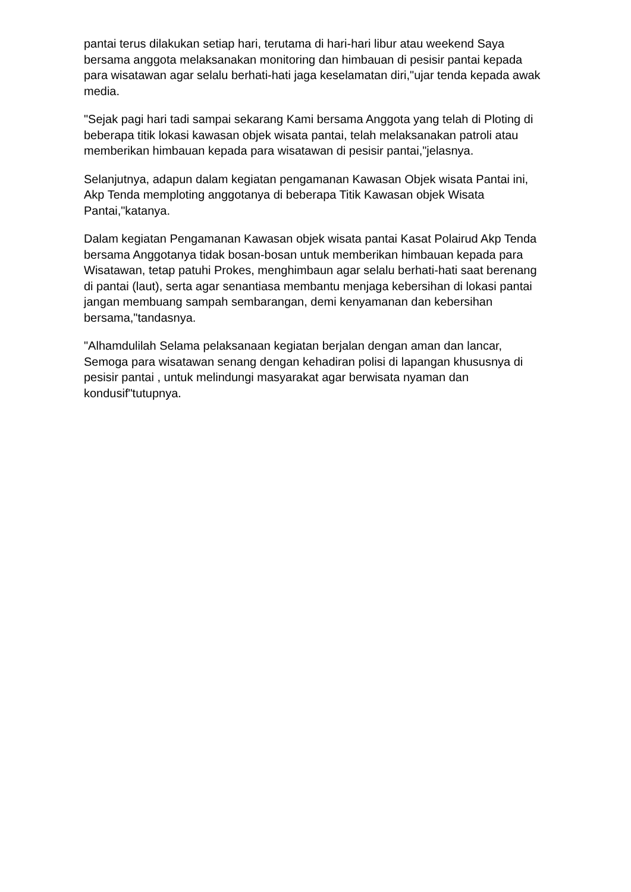pantai terus dilakukan setiap hari, terutama di hari-hari libur atau weekend Saya bersama anggota melaksanakan monitoring dan himbauan di pesisir pantai kepada para wisatawan agar selalu berhati-hati jaga keselamatan diri,"ujar tenda kepada awak media.
"Sejak pagi hari tadi sampai sekarang Kami bersama Anggota yang telah di Ploting di beberapa titik lokasi kawasan objek wisata pantai, telah melaksanakan patroli atau memberikan himbauan kepada para wisatawan di pesisir pantai,"jelasnya.
Selanjutnya, adapun dalam kegiatan pengamanan Kawasan Objek wisata Pantai ini, Akp Tenda memploting anggotanya di beberapa Titik Kawasan objek Wisata Pantai,"katanya.
Dalam kegiatan Pengamanan Kawasan objek wisata pantai Kasat Polairud Akp Tenda bersama Anggotanya tidak bosan-bosan untuk memberikan himbauan kepada para Wisatawan, tetap patuhi Prokes, menghimbaun agar selalu berhati-hati saat berenang di pantai (laut), serta agar senantiasa membantu menjaga kebersihan di lokasi pantai jangan membuang sampah sembarangan, demi kenyamanan dan kebersihan bersama,"tandasnya.
"Alhamdulilah Selama pelaksanaan kegiatan berjalan dengan aman dan lancar, Semoga para wisatawan senang dengan kehadiran polisi di lapangan khususnya di pesisir pantai , untuk melindungi masyarakat agar berwisata nyaman dan kondusif"tutupnya.